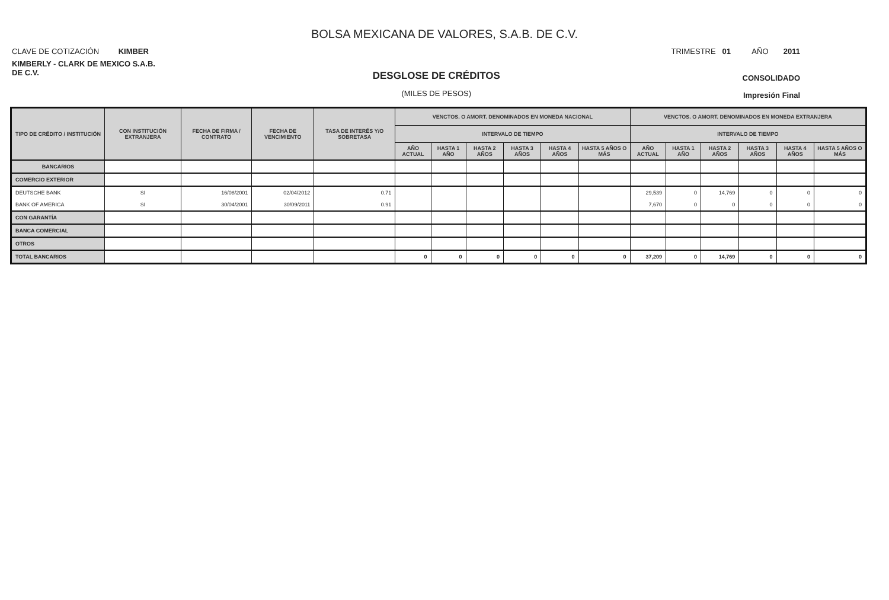BOLSA MEXICANA DE VALORES, S.A.B. DE C.V.
CLAVE DE COTIZACIÓN KIMBER
TRIMESTRE 01 AÑO 2011
KIMBERLY - CLARK DE MEXICO S.A.B. DE C.V.
DESGLOSE DE CRÉDITOS
(MILES DE PESOS)
CONSOLIDADO
Impresión Final
| TIPO DE CRÉDITO / INSTITUCIÓN | CON INSTITUCIÓN EXTRANJERA | FECHA DE FIRMA / CONTRATO | FECHA DE VENCIMIENTO | TASA DE INTERÉS Y/O SOBRETASA | VENCTOS. O AMORT. DENOMINADOS EN MONEDA NACIONAL | | | | | | VENCTOS. O AMORT. DENOMINADOS EN MONEDA EXTRANJERA | | | | | |
| --- | --- | --- | --- | --- | --- | --- | --- | --- | --- | --- | --- | --- | --- | --- | --- | --- |
| | | | | | INTERVALO DE TIEMPO | | | | | | INTERVALO DE TIEMPO | | | | | |
| | | | | | AÑO ACTUAL | HASTA 1 AÑO | HASTA 2 AÑOS | HASTA 3 AÑOS | HASTA 4 AÑOS | HASTA 5 AÑOS O MÁS | AÑO ACTUAL | HASTA 1 AÑO | HASTA 2 AÑOS | HASTA 3 AÑOS | HASTA 4 AÑOS | HASTA 5 AÑOS O MÁS |
| BANCARIOS | | | | | | | | | | | | | | | | |
| COMERCIO EXTERIOR | | | | | | | | | | | | | | | | |
| DEUTSCHE BANK | SI | 16/08/2001 | 02/04/2012 | 0.71 | | | | | | | 29,539 | 0 | 14,769 | 0 | 0 | 0 |
| BANK OF AMERICA | SI | 30/04/2001 | 30/09/2011 | 0.91 | | | | | | | 7,670 | 0 | 0 | 0 | 0 | 0 |
| CON GARANTÍA | | | | | | | | | | | | | | | | |
| BANCA COMERCIAL | | | | | | | | | | | | | | | | |
| OTROS | | | | | | | | | | | | | | | | |
| TOTAL BANCARIOS | | | | | 0 | 0 | 0 | 0 | 0 | 0 | 37,209 | 0 | 14,769 | 0 | 0 | 0 |